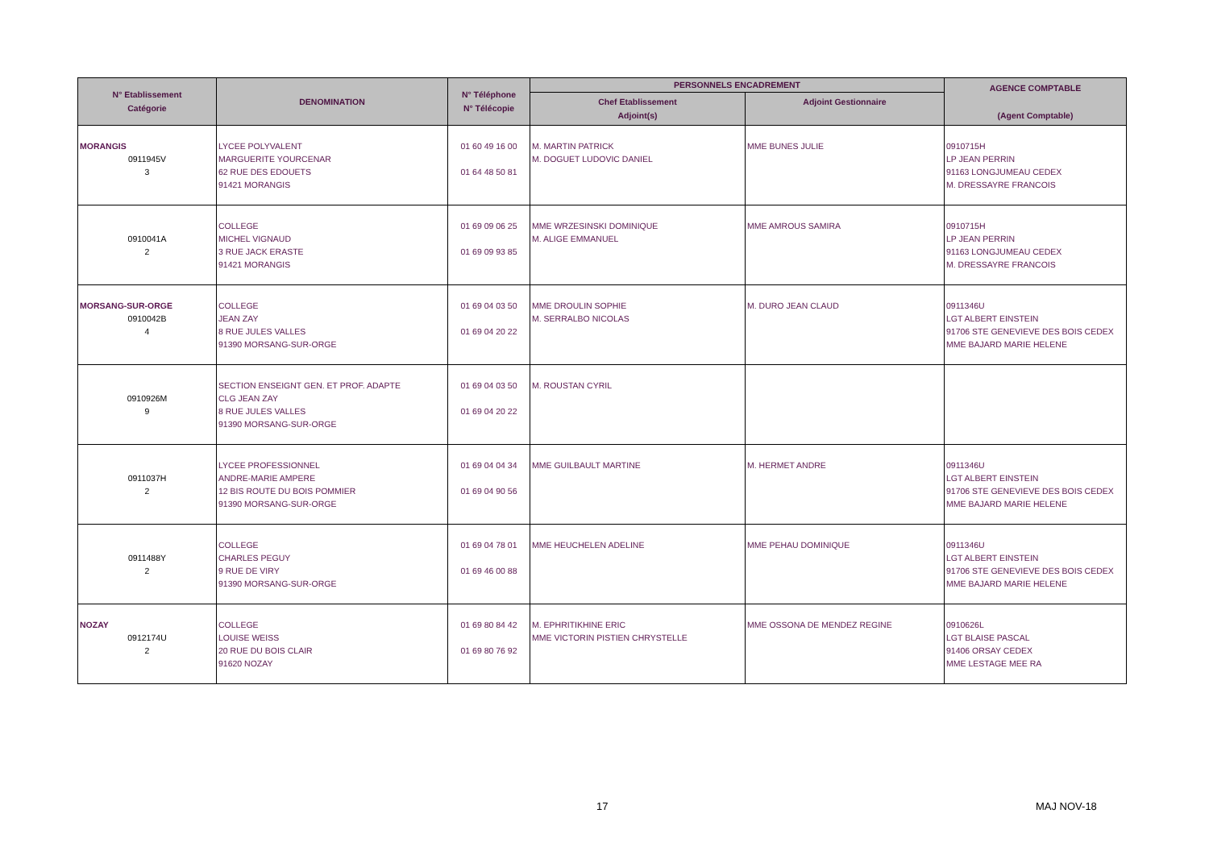| N° Etablissement Catégorie | DENOMINATION | N° Téléphone N° Télécopie | PERSONNELS ENCADREMENT | | AGENCE COMPTABLE (Agent Comptable) |
| --- | --- | --- | --- | --- | --- |
| | | | Chef Etablissement Adjoint(s) | Adjoint Gestionnaire | |
| MORANGIS 0911945V 3 | LYCEE POLYVALENT MARGUERITE YOURCENAR 62 RUE DES EDOUETS 91421 MORANGIS | 01 60 49 16 00 01 64 48 50 81 | M. MARTIN PATRICK M. DOGUET LUDOVIC DANIEL | MME BUNES JULIE | 0910715H LP JEAN PERRIN 91163 LONGJUMEAU CEDEX M. DRESSAYRE FRANCOIS |
| 0910041A 2 | COLLEGE MICHEL VIGNAUD 3 RUE JACK ERASTE 91421 MORANGIS | 01 69 09 06 25 01 69 09 93 85 | MME WRZESINSKI DOMINIQUE M. ALIGE EMMANUEL | MME AMROUS SAMIRA | 0910715H LP JEAN PERRIN 91163 LONGJUMEAU CEDEX M. DRESSAYRE FRANCOIS |
| MORSANG-SUR-ORGE 0910042B 4 | COLLEGE JEAN ZAY 8 RUE JULES VALLES 91390 MORSANG-SUR-ORGE | 01 69 04 03 50 01 69 04 20 22 | MME DROULIN SOPHIE M. SERRALBO NICOLAS | M. DURO JEAN CLAUD | 0911346U LGT ALBERT EINSTEIN 91706 STE GENEVIEVE DES BOIS CEDEX MME BAJARD MARIE HELENE |
| 0910926M 9 | SECTION ENSEIGNT GEN. ET PROF. ADAPTE CLG JEAN ZAY 8 RUE JULES VALLES 91390 MORSANG-SUR-ORGE | 01 69 04 03 50 01 69 04 20 22 | M. ROUSTAN CYRIL | | |
| 0911037H 2 | LYCEE PROFESSIONNEL ANDRE-MARIE AMPERE 12 BIS ROUTE DU BOIS POMMIER 91390 MORSANG-SUR-ORGE | 01 69 04 04 34 01 69 04 90 56 | MME GUILBAULT MARTINE | M. HERMET ANDRE | 0911346U LGT ALBERT EINSTEIN 91706 STE GENEVIEVE DES BOIS CEDEX MME BAJARD MARIE HELENE |
| 0911488Y 2 | COLLEGE CHARLES PEGUY 9 RUE DE VIRY 91390 MORSANG-SUR-ORGE | 01 69 04 78 01 01 69 46 00 88 | MME HEUCHELEN ADELINE | MME PEHAU DOMINIQUE | 0911346U LGT ALBERT EINSTEIN 91706 STE GENEVIEVE DES BOIS CEDEX MME BAJARD MARIE HELENE |
| NOZAY 0912174U 2 | COLLEGE LOUISE WEISS 20 RUE DU BOIS CLAIR 91620 NOZAY | 01 69 80 84 42 01 69 80 76 92 | M. EPHRITIKHINE ERIC MME VICTORIN PISTIEN CHRYSTELLE | MME OSSONA DE MENDEZ REGINE | 0910626L LGT BLAISE PASCAL 91406 ORSAY CEDEX MME LESTAGE MEE RA |
17 MAJ NOV-18